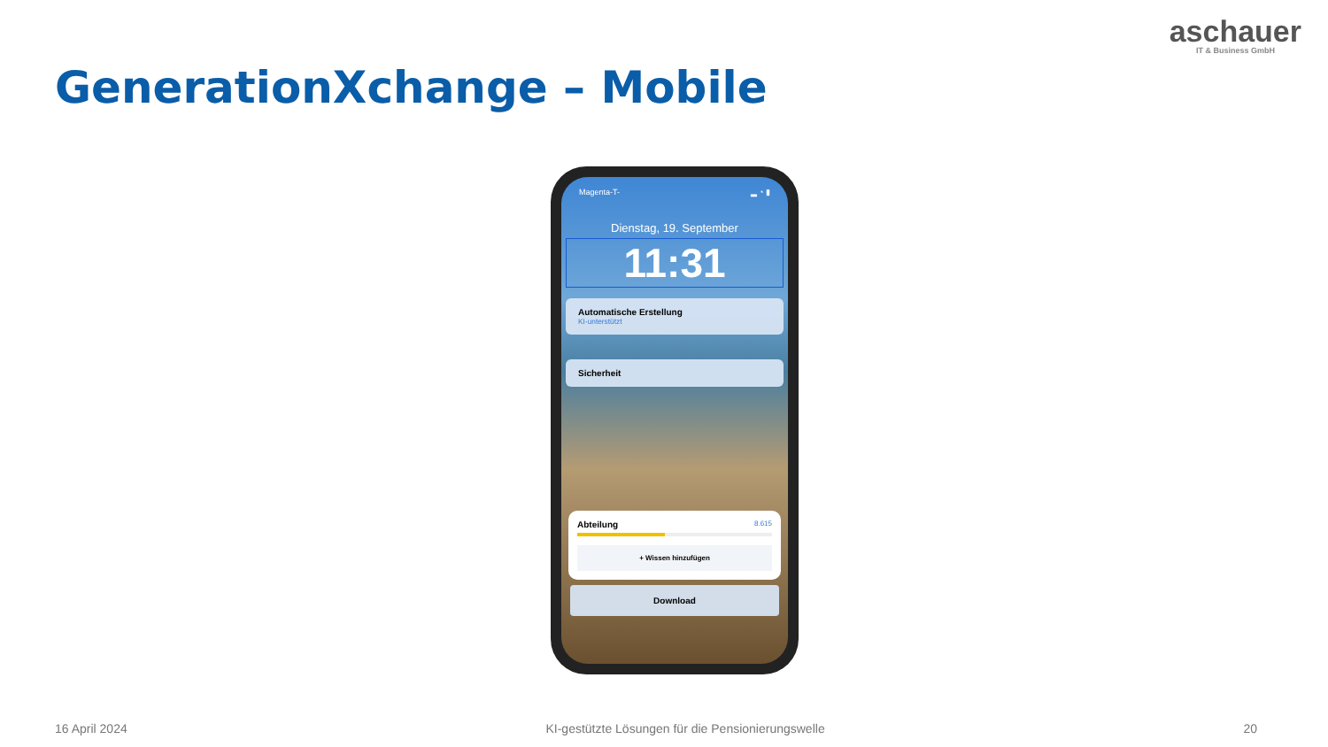aschauer
IT & Business GmbH
GenerationXchange – Mobile
Magenta-T- ▂ ◔ ▮
Dienstag, 19. September
11:31
Automatische Erstellung
KI-unterstützt
Sicherheit
Abteilung 8.615
+ Wissen hinzufügen
Download
16 April 2024 KI-gestützte Lösungen für die Pensionierungswelle 20